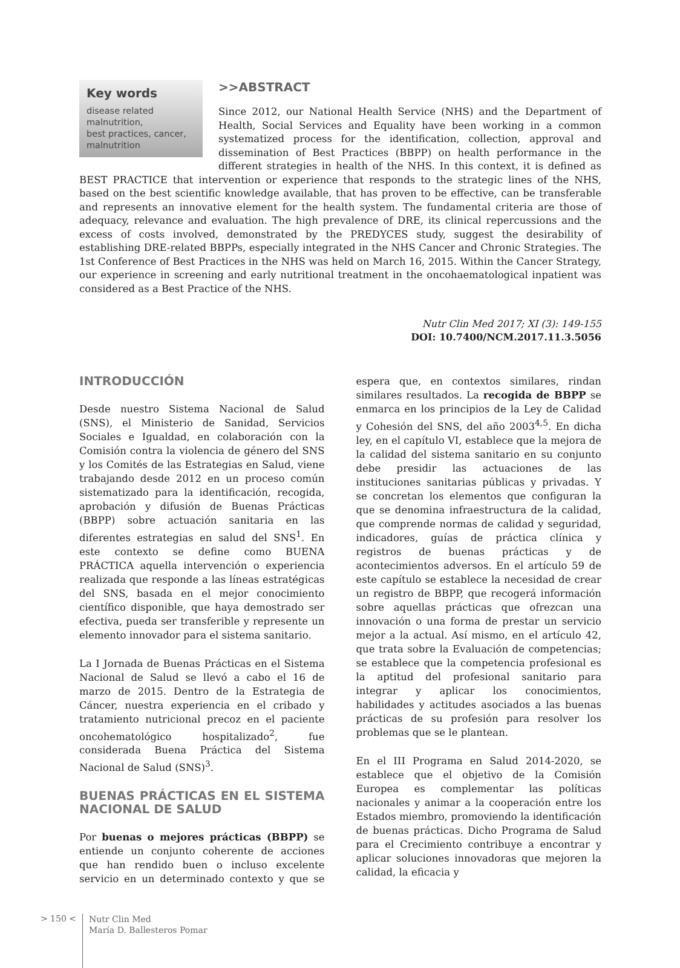Key words
disease related malnutrition,
best practices, cancer,
malnutrition
>>ABSTRACT
Since 2012, our National Health Service (NHS) and the Department of Health, Social Services and Equality have been working in a common systematized process for the identification, collection, approval and dissemination of Best Practices (BBPP) on health performance in the different strategies in health of the NHS. In this context, it is defined as BEST PRACTICE that intervention or experience that responds to the strategic lines of the NHS, based on the best scientific knowledge available, that has proven to be effective, can be transferable and represents an innovative element for the health system. The fundamental criteria are those of adequacy, relevance and evaluation. The high prevalence of DRE, its clinical repercussions and the excess of costs involved, demonstrated by the PREDYCES study, suggest the desirability of establishing DRE-related BBPPs, especially integrated in the NHS Cancer and Chronic Strategies. The 1st Conference of Best Practices in the NHS was held on March 16, 2015. Within the Cancer Strategy, our experience in screening and early nutritional treatment in the oncohaematological inpatient was considered as a Best Practice of the NHS.
Nutr Clin Med 2017; XI (3): 149-155
DOI: 10.7400/NCM.2017.11.3.5056
INTRODUCCIÓN
Desde nuestro Sistema Nacional de Salud (SNS), el Ministerio de Sanidad, Servicios Sociales e Igualdad, en colaboración con la Comisión contra la violencia de género del SNS y los Comités de las Estrategias en Salud, viene trabajando desde 2012 en un proceso común sistematizado para la identificación, recogida, aprobación y difusión de Buenas Prácticas (BBPP) sobre actuación sanitaria en las diferentes estrategias en salud del SNS<sup>1</sup>. En este contexto se define como BUENA PRÁCTICA aquella intervención o experiencia realizada que responde a las líneas estratégicas del SNS, basada en el mejor conocimiento científico disponible, que haya demostrado ser efectiva, pueda ser transferible y represente un elemento innovador para el sistema sanitario.
La I Jornada de Buenas Prácticas en el Sistema Nacional de Salud se llevó a cabo el 16 de marzo de 2015. Dentro de la Estrategia de Cáncer, nuestra experiencia en el cribado y tratamiento nutricional precoz en el paciente oncohematológico hospitalizado<sup>2</sup>, fue considerada Buena Práctica del Sistema Nacional de Salud (SNS)<sup>3</sup>.
BUENAS PRÁCTICAS EN EL SISTEMA NACIONAL DE SALUD
Por buenas o mejores prácticas (BBPP) se entiende un conjunto coherente de acciones que han rendido buen o incluso excelente servicio en un determinado contexto y que se espera que, en contextos similares, rindan similares resultados. La recogida de BBPP se enmarca en los principios de la Ley de Calidad y Cohesión del SNS, del año 2003<sup>4,5</sup>. En dicha ley, en el capítulo VI, establece que la mejora de la calidad del sistema sanitario en su conjunto debe presidir las actuaciones de las instituciones sanitarias públicas y privadas. Y se concretan los elementos que configuran la que se denomina infraestructura de la calidad, que comprende normas de calidad y seguridad, indicadores, guías de práctica clínica y registros de buenas prácticas y de acontecimientos adversos. En el artículo 59 de este capítulo se establece la necesidad de crear un registro de BBPP, que recogerá información sobre aquellas prácticas que ofrezcan una innovación o una forma de prestar un servicio mejor a la actual. Así mismo, en el artículo 42, que trata sobre la Evaluación de competencias; se establece que la competencia profesional es la aptitud del profesional sanitario para integrar y aplicar los conocimientos, habilidades y actitudes asociados a las buenas prácticas de su profesión para resolver los problemas que se le plantean.
En el III Programa en Salud 2014-2020, se establece que el objetivo de la Comisión Europea es complementar las políticas nacionales y animar a la cooperación entre los Estados miembro, promoviendo la identificación de buenas prácticas. Dicho Programa de Salud para el Crecimiento contribuye a encontrar y aplicar soluciones innovadoras que mejoren la calidad, la eficacia y
> 150 <
Nutr Clin Med
María D. Ballesteros Pomar